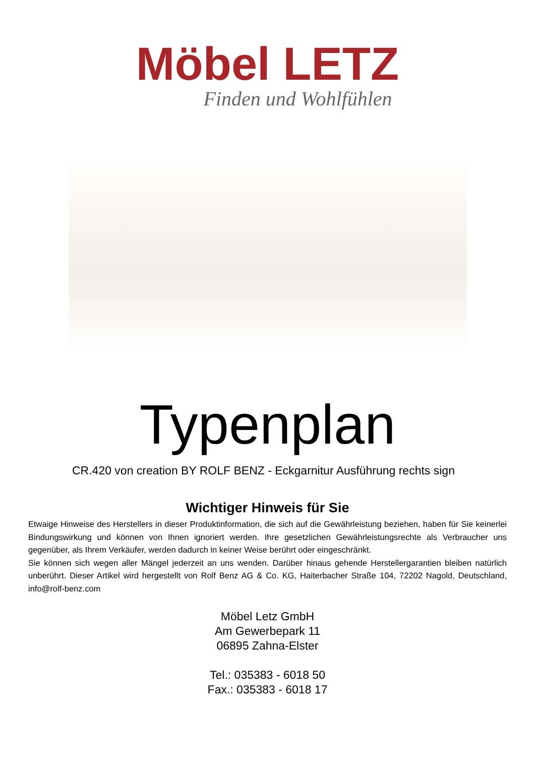Möbel LETZ
Finden und Wohlfühlen
Typenplan
CR.420 von creation BY ROLF BENZ - Eckgarnitur Ausführung rechts sign
Wichtiger Hinweis für Sie
Etwaige Hinweise des Herstellers in dieser Produktinformation, die sich auf die Gewährleistung beziehen, haben für Sie keinerlei Bindungswirkung und können von Ihnen ignoriert werden. Ihre gesetzlichen Gewährleistungsrechte als Verbraucher uns gegenüber, als Ihrem Verkäufer, werden dadurch in keiner Weise berührt oder eingeschränkt.
Sie können sich wegen aller Mängel jederzeit an uns wenden. Darüber hinaus gehende Herstellergarantien bleiben natürlich unberührt. Dieser Artikel wird hergestellt von Rolf Benz AG & Co. KG, Haiterbacher Straße 104, 72202 Nagold, Deutschland, info@rolf-benz.com
Möbel Letz GmbH
Am Gewerbepark 11
06895 Zahna-Elster
Tel.: 035383 - 6018 50
Fax.: 035383 - 6018 17